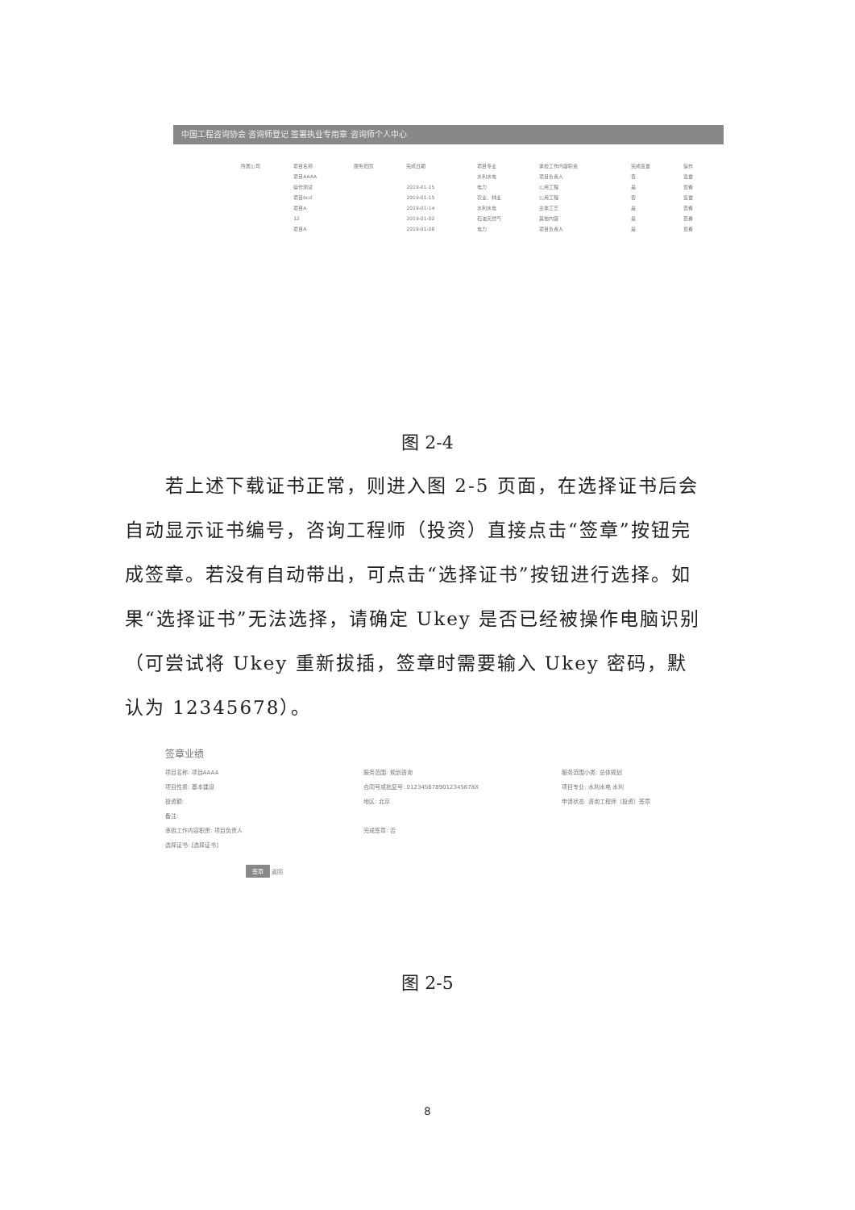中国工程咨询协会 咨询师登记 签署执业专用章 咨询师个人中心
| 所属公司 | 项目名称 | 服务范围 | 完成日期 | 项目专业 | 承担工作内容职责 | 完成签章 | 操作 |
| --- | --- | --- | --- | --- | --- | --- | --- |
| | 项目AAAA | | | 水利水电 | 项目负责人 | 否 | 签章 |
| | 操作测试 | | 2019-01-15 | 电力 | 公用工程 | 是 | 查看 |
| | 项目bcd | | 2019-01-15 | 农业、林业 | 公用工程 | 否 | 签章 |
| | 项目A | | 2019-01-14 | 水利水电 | 主体工艺 | 是 | 查看 |
| | 12 | | 2019-01-02 | 石油天然气 | 其他内容 | 是 | 查看 |
| | 项目A | | 2019-01-08 | 电力 | 项目负责人 | 是 | 查看 |
图 2-4
　　若上述下载证书正常，则进入图 2-5 页面，在选择证书后会自动显示证书编号，咨询工程师（投资）直接点击“签章”按钮完成签章。若没有自动带出，可点击“选择证书”按钮进行选择。如果“选择证书”无法选择，请确定 Ukey 是否已经被操作电脑识别（可尝试将 Ukey 重新拔插，签章时需要输入 Ukey 密码，默认为 12345678）。
签章业绩
项目名称: 项目AAAA 服务范围: 规划咨询 服务范围小类: 总体规划
项目性质: 基本建设 合同号或批复号: 0123456789012345678X 项目专业: 水利水电 水利
投资额: 地区: 北京 申请状态: 咨询工程师（投资）签章
备注:
承担工作内容职责: 项目负责人 完成签章: 否
选择证书: [选择证书]
签章 返回
图 2-5
8